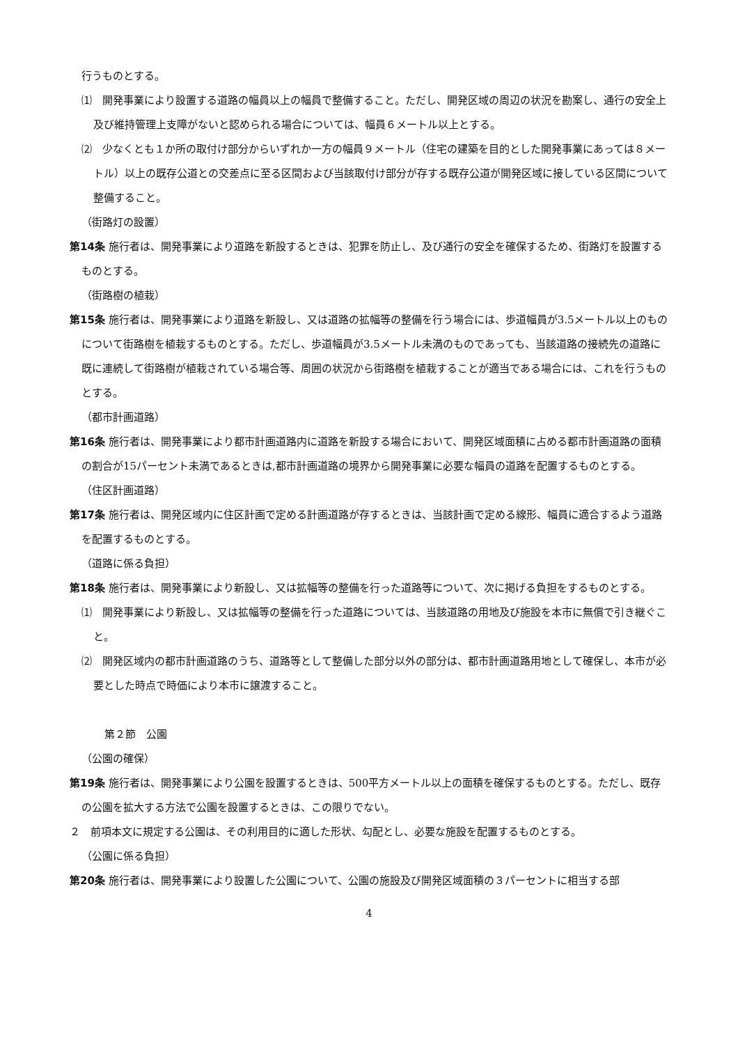行うものとする。
⑴　開発事業により設置する道路の幅員以上の幅員で整備すること。ただし、開発区域の周辺の状況を勘案し、通行の安全上及び維持管理上支障がないと認められる場合については、幅員６メートル以上とする。
⑵　少なくとも１か所の取付け部分からいずれか一方の幅員９メートル（住宅の建築を目的とした開発事業にあっては８メートル）以上の既存公道との交差点に至る区間および当該取付け部分が存する既存公道が開発区域に接している区間について整備すること。
（街路灯の設置）
第14条 施行者は、開発事業により道路を新設するときは、犯罪を防止し、及び通行の安全を確保するため、街路灯を設置するものとする。
（街路樹の植栽）
第15条 施行者は、開発事業により道路を新設し、又は道路の拡幅等の整備を行う場合には、歩道幅員が3.5メートル以上のものについて街路樹を植栽するものとする。ただし、歩道幅員が3.5メートル未満のものであっても、当該道路の接続先の道路に既に連続して街路樹が植栽されている場合等、周囲の状況から街路樹を植栽することが適当である場合には、これを行うものとする。
（都市計画道路）
第16条 施行者は、開発事業により都市計画道路内に道路を新設する場合において、開発区域面積に占める都市計画道路の面積の割合が15パーセント未満であるときは,都市計画道路の境界から開発事業に必要な幅員の道路を配置するものとする。
（住区計画道路）
第17条 施行者は、開発区域内に住区計画で定める計画道路が存するときは、当該計画で定める線形、幅員に適合するよう道路を配置するものとする。
（道路に係る負担）
第18条 施行者は、開発事業により新設し、又は拡幅等の整備を行った道路等について、次に掲げる負担をするものとする。
⑴　開発事業により新設し、又は拡幅等の整備を行った道路については、当該道路の用地及び施設を本市に無償で引き継ぐこと。
⑵　開発区域内の都市計画道路のうち、道路等として整備した部分以外の部分は、都市計画道路用地として確保し、本市が必要とした時点で時価により本市に譲渡すること。
第２節　公園
（公園の確保）
第19条 施行者は、開発事業により公園を設置するときは、500平方メートル以上の面積を確保するものとする。ただし、既存の公園を拡大する方法で公園を設置するときは、この限りでない。
２　前項本文に規定する公園は、その利用目的に適した形状、勾配とし、必要な施設を配置するものとする。
（公園に係る負担）
第20条 施行者は、開発事業により設置した公園について、公園の施設及び開発区域面積の３パーセントに相当する部
4